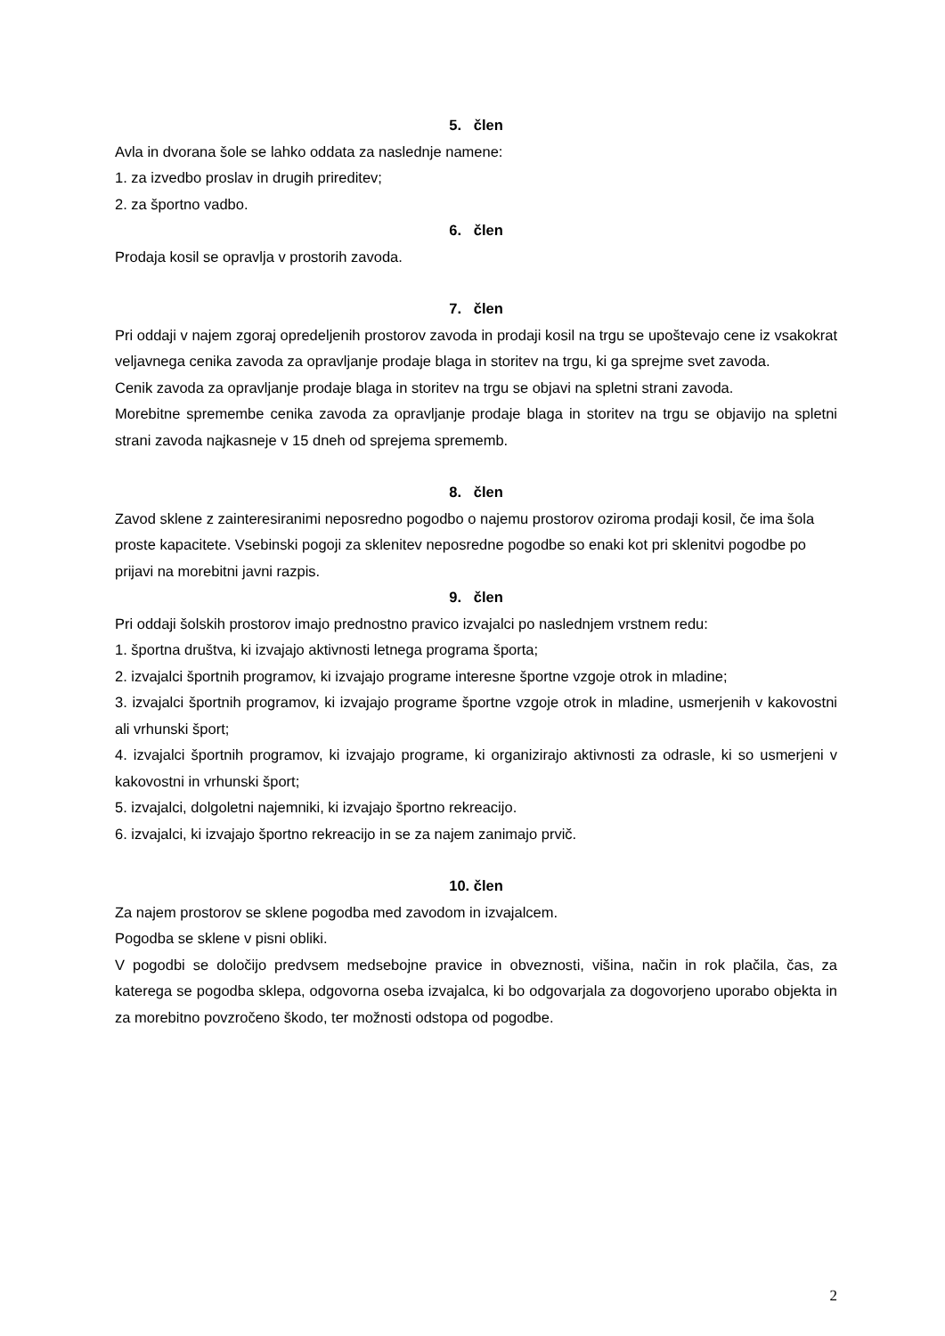5. člen
Avla in dvorana šole se lahko oddata za naslednje namene:
1. za izvedbo proslav in drugih prireditev;
2. za športno vadbo.
6. člen
Prodaja kosil se opravlja v prostorih zavoda.
7. člen
Pri oddaji v najem zgoraj opredeljenih prostorov zavoda in prodaji kosil na trgu se upoštevajo cene iz vsakokrat veljavnega cenika zavoda za opravljanje prodaje blaga in storitev na trgu, ki ga sprejme svet zavoda.
Cenik zavoda za opravljanje prodaje blaga in storitev na trgu se objavi na spletni strani zavoda.
Morebitne spremembe cenika zavoda za opravljanje prodaje blaga in storitev na trgu se objavijo na spletni strani zavoda najkasneje v 15 dneh od sprejema sprememb.
8. člen
Zavod sklene z zainteresiranimi neposredno pogodbo o najemu prostorov oziroma prodaji kosil, če ima šola proste kapacitete. Vsebinski pogoji za sklenitev neposredne pogodbe so enaki kot pri sklenitvi pogodbe po prijavi na morebitni javni razpis.
9. člen
Pri oddaji šolskih prostorov imajo prednostno pravico izvajalci po naslednjem vrstnem redu:
1. športna društva, ki izvajajo aktivnosti letnega programa športa;
2. izvajalci športnih programov, ki izvajajo programe interesne športne vzgoje otrok in mladine;
3. izvajalci športnih programov, ki izvajajo programe športne vzgoje otrok in mladine, usmerjenih v kakovostni ali vrhunski šport;
4. izvajalci športnih programov, ki izvajajo programe, ki organizirajo aktivnosti za odrasle, ki so usmerjeni v kakovostni in vrhunski šport;
5. izvajalci, dolgoletni najemniki, ki izvajajo športno rekreacijo.
6. izvajalci, ki izvajajo športno rekreacijo in se za najem zanimajo prvič.
10. člen
Za najem prostorov se sklene pogodba med zavodom in izvajalcem.
Pogodba se sklene v pisni obliki.
V pogodbi se določijo predvsem medsebojne pravice in obveznosti, višina, način in rok plačila, čas, za katerega se pogodba sklepa, odgovorna oseba izvajalca, ki bo odgovarjala za dogovorjeno uporabo objekta in za morebitno povzročeno škodo, ter možnosti odstopa od pogodbe.
2